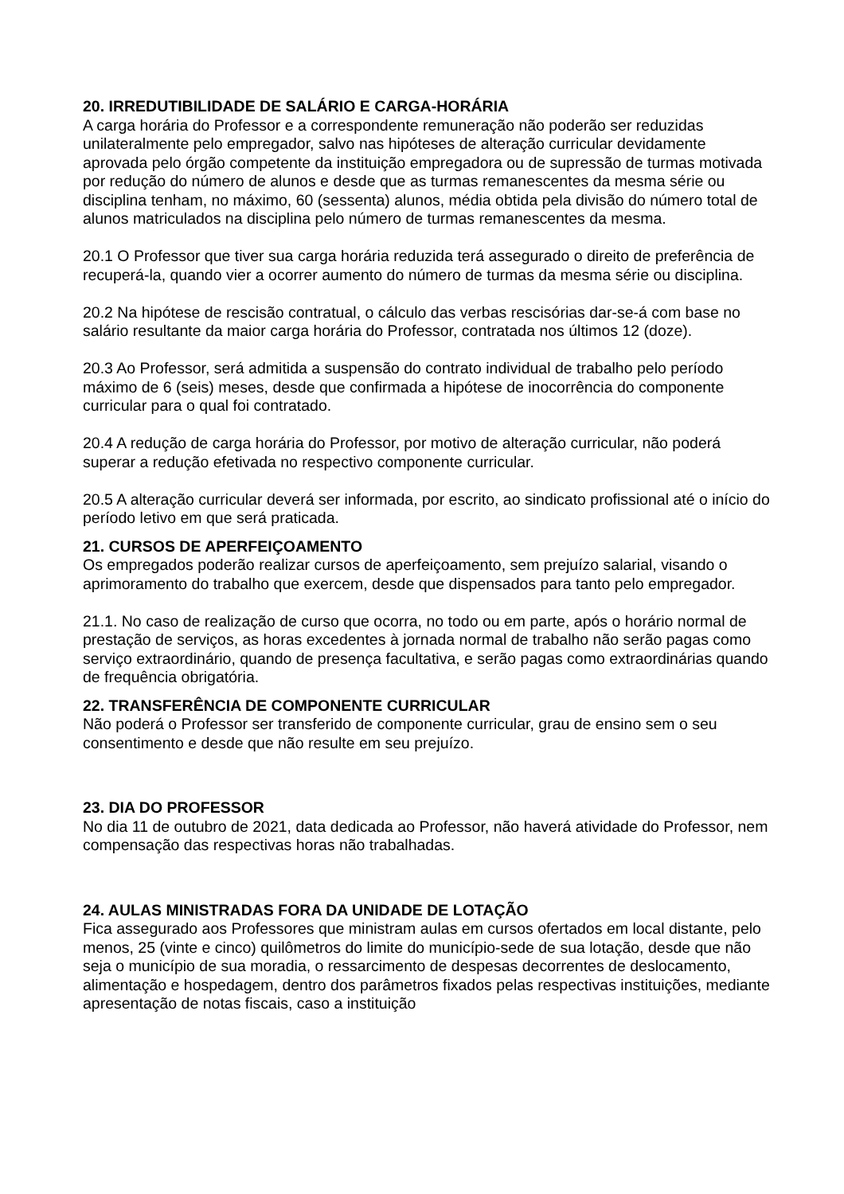20. IRREDUTIBILIDADE DE SALÁRIO E CARGA-HORÁRIA
A carga horária do Professor e a correspondente remuneração não poderão ser reduzidas unilateralmente pelo empregador, salvo nas hipóteses de alteração curricular devidamente aprovada pelo órgão competente da instituição empregadora ou de supressão de turmas motivada por redução do número de alunos e desde que as turmas remanescentes da mesma série ou disciplina tenham, no máximo, 60 (sessenta) alunos, média obtida pela divisão do número total de alunos matriculados na disciplina pelo número de turmas remanescentes da mesma.
20.1 O Professor que tiver sua carga horária reduzida terá assegurado o direito de preferência de recuperá-la, quando vier a ocorrer aumento do número de turmas da mesma série ou disciplina.
20.2 Na hipótese de rescisão contratual, o cálculo das verbas rescisórias dar-se-á com base no salário resultante da maior carga horária do Professor, contratada nos últimos 12 (doze).
20.3 Ao Professor, será admitida a suspensão do contrato individual de trabalho pelo período máximo de 6 (seis) meses, desde que confirmada a hipótese de inocorrência do componente curricular para o qual foi contratado.
20.4 A redução de carga horária do Professor, por motivo de alteração curricular, não poderá superar a redução efetivada no respectivo componente curricular.
20.5 A alteração curricular deverá ser informada, por escrito, ao sindicato profissional até o início do período letivo em que será praticada.
21. CURSOS DE APERFEIÇOAMENTO
Os empregados poderão realizar cursos de aperfeiçoamento, sem prejuízo salarial, visando o aprimoramento do trabalho que exercem, desde que dispensados para tanto pelo empregador.
21.1. No caso de realização de curso que ocorra, no todo ou em parte, após o horário normal de prestação de serviços, as horas excedentes à jornada normal de trabalho não serão pagas como serviço extraordinário, quando de presença facultativa, e serão pagas como extraordinárias quando de frequência obrigatória.
22. TRANSFERÊNCIA DE COMPONENTE CURRICULAR
Não poderá o Professor ser transferido de componente curricular, grau de ensino sem o seu consentimento e desde que não resulte em seu prejuízo.
23. DIA DO PROFESSOR
No dia 11 de outubro de 2021, data dedicada ao Professor, não haverá atividade do Professor, nem compensação das respectivas horas não trabalhadas.
24. AULAS MINISTRADAS FORA DA UNIDADE DE LOTAÇÃO
Fica assegurado aos Professores que ministram aulas em cursos ofertados em local distante, pelo menos, 25 (vinte e cinco) quilômetros do limite do município-sede de sua lotação, desde que não seja o município de sua moradia, o ressarcimento de despesas decorrentes de deslocamento, alimentação e hospedagem, dentro dos parâmetros fixados pelas respectivas instituições, mediante apresentação de notas fiscais, caso a instituição